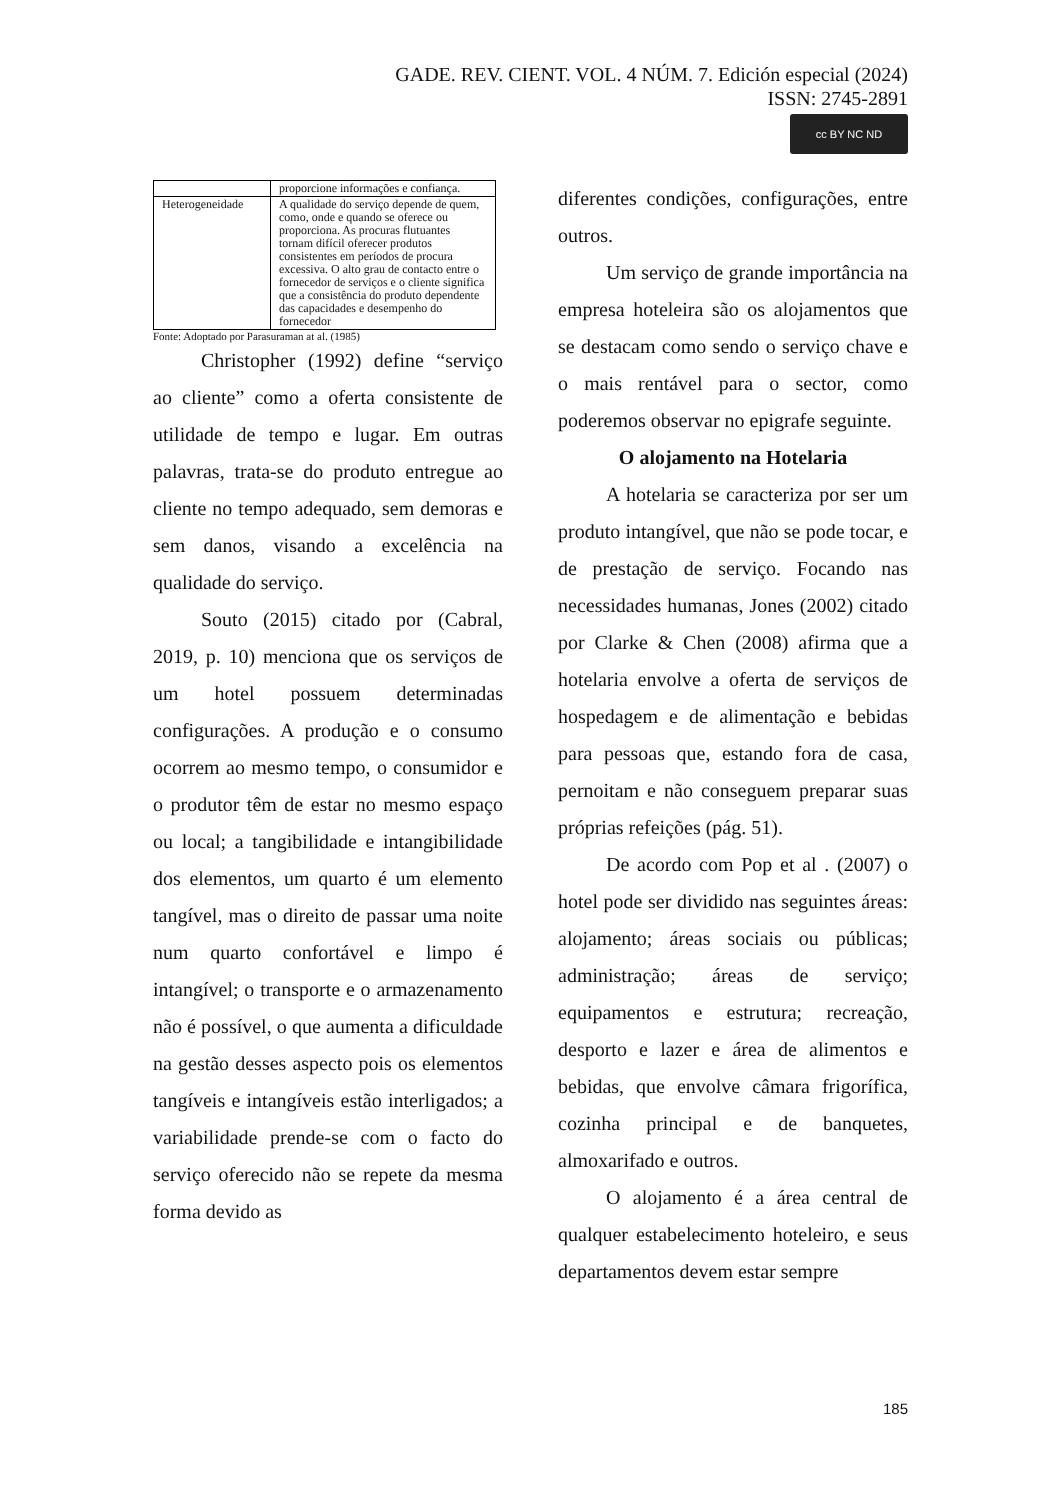GADE. REV. CIENT. VOL. 4 NÚM. 7. Edición especial (2024)
ISSN: 2745-2891
cc BY NC ND
| | proporcione informações e confiança. |
| Heterogeneidade | A qualidade do serviço depende de quem, como, onde e quando se oferece ou proporciona. As procuras flutuantes tornam difícil oferecer produtos consistentes em períodos de procura excessiva. O alto grau de contacto entre o fornecedor de serviços e o cliente significa que a consistência do produto dependente das capacidades e desempenho do fornecedor |
Fonte: Adoptado por Parasuraman at al. (1985)
Christopher (1992) define “serviço ao cliente” como a oferta consistente de utilidade de tempo e lugar. Em outras palavras, trata-se do produto entregue ao cliente no tempo adequado, sem demoras e sem danos, visando a excelência na qualidade do serviço.
Souto (2015) citado por (Cabral, 2019, p. 10) menciona que os serviços de um hotel possuem determinadas configurações. A produção e o consumo ocorrem ao mesmo tempo, o consumidor e o produtor têm de estar no mesmo espaço ou local; a tangibilidade e intangibilidade dos elementos, um quarto é um elemento tangível, mas o direito de passar uma noite num quarto confortável e limpo é intangível; o transporte e o armazenamento não é possível, o que aumenta a dificuldade na gestão desses aspecto pois os elementos tangíveis e intangíveis estão interligados; a variabilidade prende-se com o facto do serviço oferecido não se repete da mesma forma devido as
diferentes condições, configurações, entre outros.
Um serviço de grande importância na empresa hoteleira são os alojamentos que se destacam como sendo o serviço chave e o mais rentável para o sector, como poderemos observar no epigrafe seguinte.
O alojamento na Hotelaria
A hotelaria se caracteriza por ser um produto intangível, que não se pode tocar, e de prestação de serviço. Focando nas necessidades humanas, Jones (2002) citado por Clarke & Chen (2008) afirma que a hotelaria envolve a oferta de serviços de hospedagem e de alimentação e bebidas para pessoas que, estando fora de casa, pernoitam e não conseguem preparar suas próprias refeições (pág. 51).
De acordo com Pop et al . (2007) o hotel pode ser dividido nas seguintes áreas: alojamento; áreas sociais ou públicas; administração; áreas de serviço; equipamentos e estrutura; recreação, desporto e lazer e área de alimentos e bebidas, que envolve câmara frigorífica, cozinha principal e de banquetes, almoxarifado e outros.
O alojamento é a área central de qualquer estabelecimento hoteleiro, e seus departamentos devem estar sempre
185